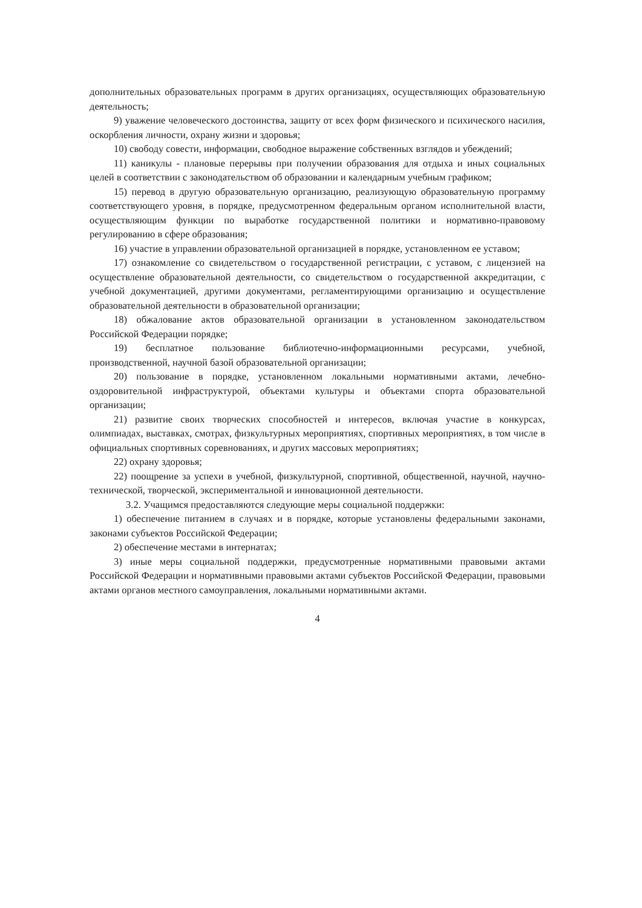дополнительных образовательных программ в других организациях, осуществляющих образовательную деятельность;
9) уважение человеческого достоинства, защиту от всех форм физического и психического насилия, оскорбления личности, охрану жизни и здоровья;
10) свободу совести, информации, свободное выражение собственных взглядов и убеждений;
11) каникулы - плановые перерывы при получении образования для отдыха и иных социальных целей в соответствии с законодательством об образовании и календарным учебным графиком;
15) перевод в другую образовательную организацию, реализующую образовательную программу соответствующего уровня, в порядке, предусмотренном федеральным органом исполнительной власти, осуществляющим функции по выработке государственной политики и нормативно-правовому регулированию в сфере образования;
16) участие в управлении образовательной организацией в порядке, установленном ее уставом;
17) ознакомление со свидетельством о государственной регистрации, с уставом, с лицензией на осуществление образовательной деятельности, со свидетельством о государственной аккредитации, с учебной документацией, другими документами, регламентирующими организацию и осуществление образовательной деятельности в образовательной организации;
18) обжалование актов образовательной организации в установленном законодательством Российской Федерации порядке;
19) бесплатное пользование библиотечно-информационными ресурсами, учебной, производственной, научной базой образовательной организации;
20) пользование в порядке, установленном локальными нормативными актами, лечебно-оздоровительной инфраструктурой, объектами культуры и объектами спорта образовательной организации;
21) развитие своих творческих способностей и интересов, включая участие в конкурсах, олимпиадах, выставках, смотрах, физкультурных мероприятиях, спортивных мероприятиях, в том числе в официальных спортивных соревнованиях, и других массовых мероприятиях;
22) охрану здоровья;
22) поощрение за успехи в учебной, физкультурной, спортивной, общественной, научной, научно-технической, творческой, экспериментальной и инновационной деятельности.
3.2. Учащимся предоставляются следующие меры социальной поддержки:
1) обеспечение питанием в случаях и в порядке, которые установлены федеральными законами, законами субъектов Российской Федерации;
2) обеспечение местами в интернатах;
3) иные меры социальной поддержки, предусмотренные нормативными правовыми актами Российской Федерации и нормативными правовыми актами субъектов Российской Федерации, правовыми актами органов местного самоуправления, локальными нормативными актами.
4